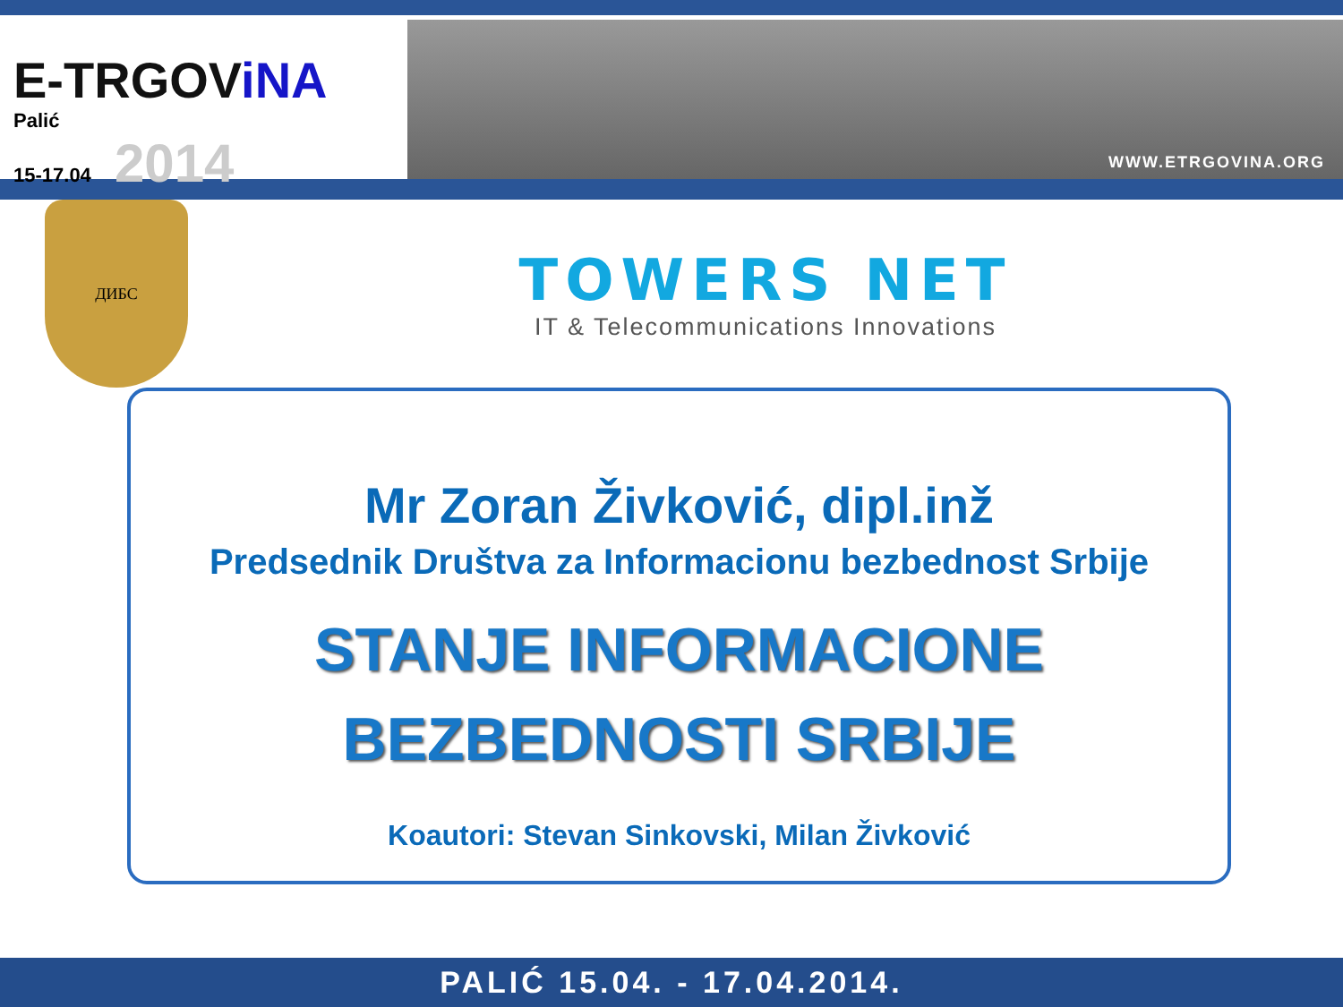E-TRGOViNA
Palić
15-17.04 2014
WWW.ETRGOVINA.ORG
ДИБС
TOWERS NET
IT & Telecommunications Innovations
Mr Zoran Živković, dipl.inž
Predsednik Društva za Informacionu bezbednost Srbije
STANJE INFORMACIONE
BEZBEDNOSTI SRBIJE
Koautori: Stevan Sinkovski, Milan Živković
PALIĆ 15.04. - 17.04.2014.